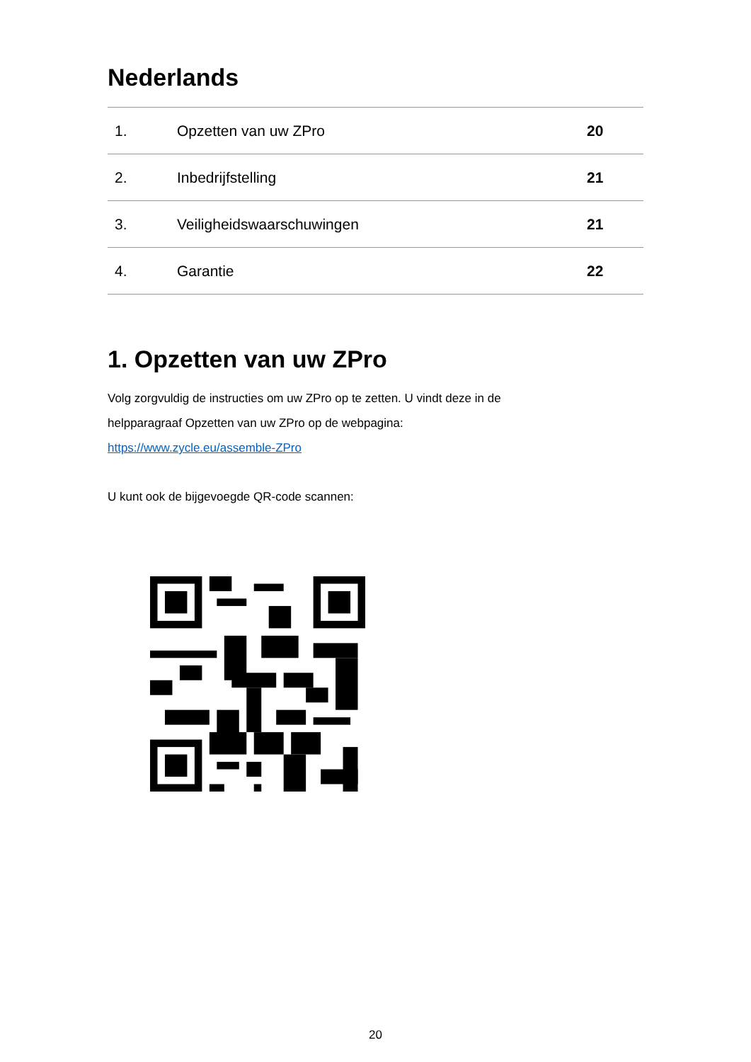Nederlands
| 1. | Opzetten van uw ZPro | 20 |
| 2. | Inbedrijfstelling | 21 |
| 3. | Veiligheidswaarschuwingen | 21 |
| 4. | Garantie | 22 |
1. Opzetten van uw ZPro
Volg zorgvuldig de instructies om uw ZPro op te zetten. U vindt deze in de
helpparagraaf Opzetten van uw ZPro op de webpagina:
https://www.zycle.eu/assemble-ZPro
U kunt ook de bijgevoegde QR-code scannen:
20